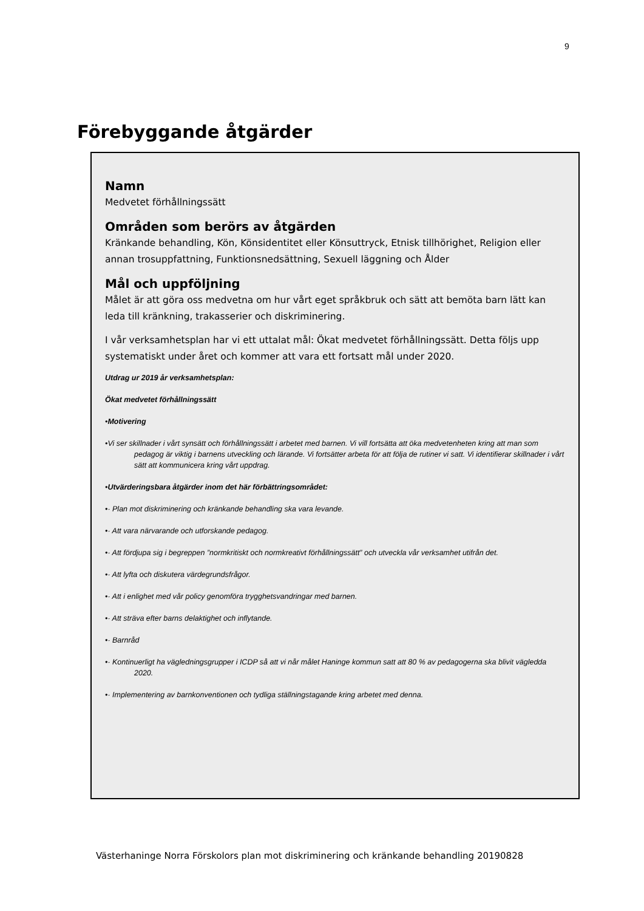9
Förebyggande åtgärder
Namn
Medvetet förhållningssätt
Områden som berörs av åtgärden
Kränkande behandling, Kön, Könsidentitet eller Könsuttryck, Etnisk tillhörighet, Religion eller annan trosuppfattning, Funktionsnedsättning, Sexuell läggning och Ålder
Mål och uppföljning
Målet är att göra oss medvetna om hur vårt eget språkbruk och sätt att bemöta barn lätt kan leda till kränkning, trakasserier och diskriminering.
I vår verksamhetsplan har vi ett uttalat mål: Ökat medvetet förhållningssätt. Detta följs upp systematiskt under året och kommer att vara ett fortsatt mål under 2020.
Utdrag ur 2019 år verksamhetsplan:
Ökat medvetet förhållningssätt
•Motivering
•Vi ser skillnader i vårt synsätt och förhållningssätt i arbetet med barnen. Vi vill fortsätta att öka medvetenheten kring att man som pedagog är viktig i barnens utveckling och lärande. Vi fortsätter arbeta för att följa de rutiner vi satt. Vi identifierar skillnader i vårt sätt att kommunicera kring vårt uppdrag.
•Utvärderingsbara åtgärder inom det här förbättringsområdet:
•· Plan mot diskriminering och kränkande behandling ska vara levande.
•· Att vara närvarande och utforskande pedagog.
•· Att fördjupa sig i begreppen ”normkritiskt och normkreativt förhållningssätt” och utveckla vår verksamhet utifrån det.
•· Att lyfta och diskutera värdegrundsfrågor.
•· Att i enlighet med vår policy genomföra trygghetsvandringar med barnen.
•· Att sträva efter barns delaktighet och inflytande.
•· Barnråd
•· Kontinuerligt ha vägledningsgrupper i ICDP så att vi når målet Haninge kommun satt att 80 % av pedagogerna ska blivit vägledda 2020.
•· Implementering av barnkonventionen och tydliga ställningstagande kring arbetet med denna.
Västerhaninge Norra Förskolors plan mot diskriminering och kränkande behandling 20190828